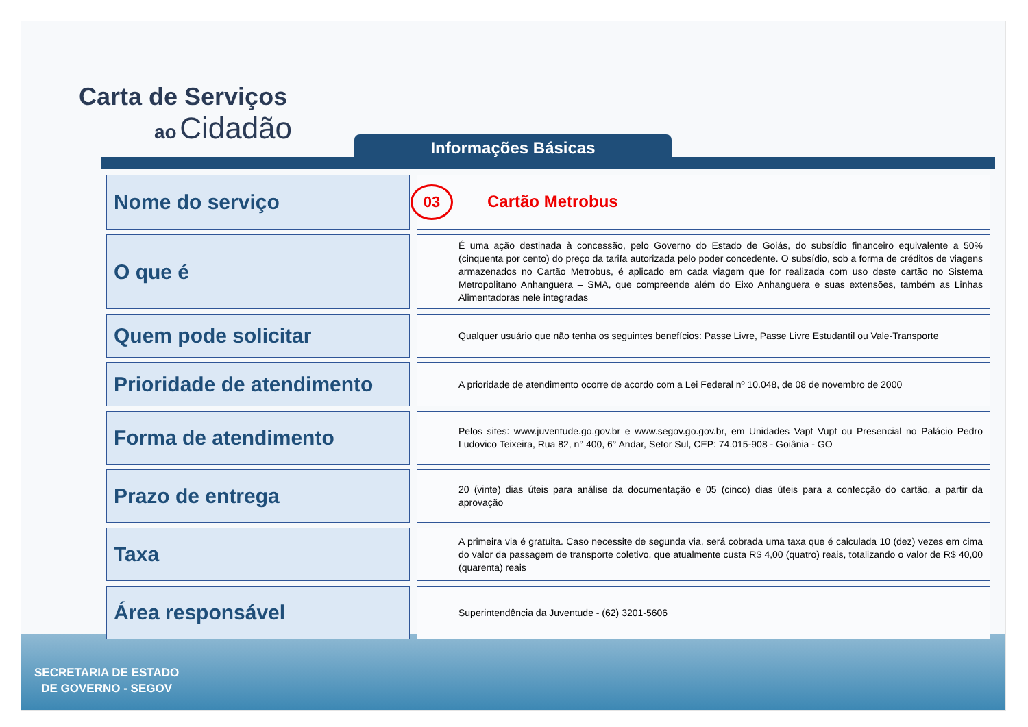Carta de Serviços
ao Cidadão
Informações Básicas
| Nome do serviço | 03 Cartão Metrobus |
| O que é | É uma ação destinada à concessão, pelo Governo do Estado de Goiás, do subsídio financeiro equivalente a 50% (cinquenta por cento) do preço da tarifa autorizada pelo poder concedente. O subsídio, sob a forma de créditos de viagens armazenados no Cartão Metrobus, é aplicado em cada viagem que for realizada com uso deste cartão no Sistema Metropolitano Anhanguera – SMA, que compreende além do Eixo Anhanguera e suas extensões, também as Linhas Alimentadoras nele integradas |
| Quem pode solicitar | Qualquer usuário que não tenha os seguintes benefícios: Passe Livre, Passe Livre Estudantil ou Vale-Transporte |
| Prioridade de atendimento | A prioridade de atendimento ocorre de acordo com a Lei Federal nº 10.048, de 08 de novembro de 2000 |
| Forma de atendimento | Pelos sites: www.juventude.go.gov.br e www.segov.go.gov.br, em Unidades Vapt Vupt ou Presencial no Palácio Pedro Ludovico Teixeira, Rua 82, n° 400, 6° Andar, Setor Sul, CEP: 74.015-908 - Goiânia - GO |
| Prazo de entrega | 20 (vinte) dias úteis para análise da documentação e 05 (cinco) dias úteis para a confecção do cartão, a partir da aprovação |
| Taxa | A primeira via é gratuita. Caso necessite de segunda via, será cobrada uma taxa que é calculada 10 (dez) vezes em cima do valor da passagem de transporte coletivo, que atualmente custa R$ 4,00 (quatro) reais, totalizando o valor de R$ 40,00 (quarenta) reais |
| Área responsável | Superintendência da Juventude - (62) 3201-5606 |
SECRETARIA DE ESTADO
DE GOVERNO - SEGOV